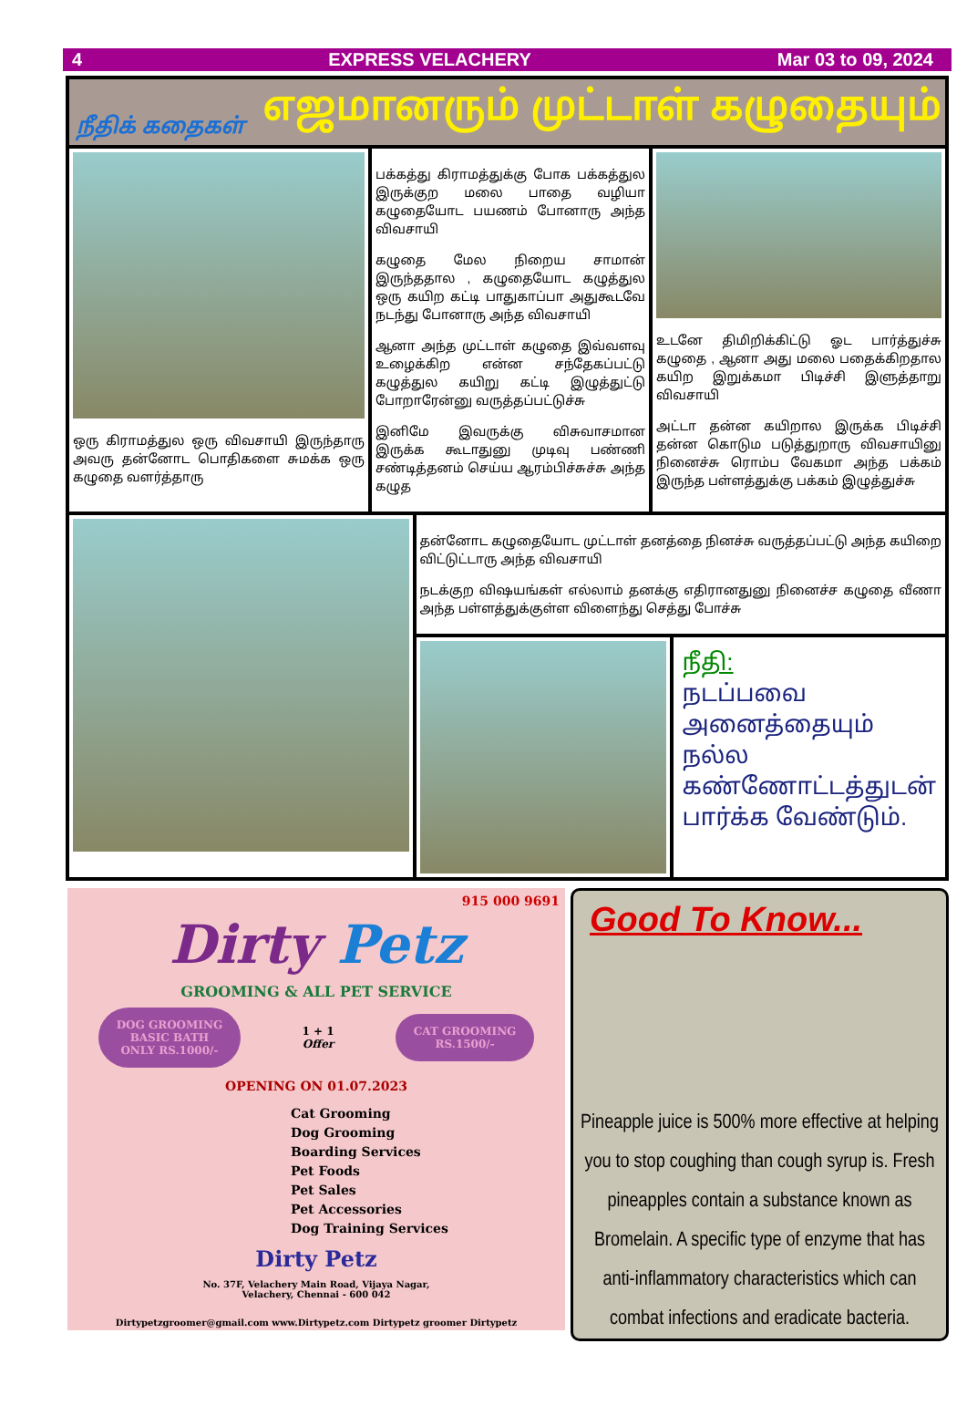4 EXPRESS VELACHERY Mar 03 to 09, 2024
நீதிக் கதைகள் எஜமானரும் முட்டாள் கழுதையும்
ஒரு கிராமத்துல ஒரு விவசாயி இருந்தாரு அவரு தன்னோட பொதிகளை சுமக்க ஒரு கழுதை வளர்த்தாரு
பக்கத்து கிராமத்துக்கு போக பக்கத்துல இருக்குற மலை பாதை வழியா கழுதையோட பயணம் போனாரு அந்த விவசாயி
கழுதை மேல நிறைய சாமான் இருந்ததால , கழுதையோட கழுத்துல ஒரு கயிற கட்டி பாதுகாப்பா அதுகூடவே நடந்து போனாரு அந்த விவசாயி
ஆனா அந்த முட்டாள் கழுதை இவ்வளவு உழைக்கிற என்ன சந்தேகப்பட்டு கழுத்துல கயிறு கட்டி இழுத்துட்டு போறாரேன்னு வருத்தப்பட்டுச்சு
இனிமே இவருக்கு விசுவாசமான இருக்க கூடாதுனு முடிவு பண்ணி சண்டித்தனம் செய்ய ஆரம்பிச்சுச்சு அந்த கழுத
உடனே திமிறிக்கிட்டு ஓட பார்த்துச்சு கழுதை , ஆனா அது மலை பதைக்கிறதால கயிற இறுக்கமா பிடிச்சி இளுத்தாறு விவசாயி
அட்டா தன்ன கயிறால இருக்க பிடிச்சி தன்ன கொடும படுத்துறாரு விவசாயினு நினைச்சு ரொம்ப வேகமா அந்த பக்கம் இருந்த பள்ளத்துக்கு பக்கம் இழுத்துச்சு
தன்னோட கழுதையோட முட்டாள் தனத்தை நினச்சு வருத்தப்பட்டு அந்த கயிறை விட்டுட்டாரு அந்த விவசாயி
நடக்குற விஷயங்கள் எல்லாம் தனக்கு எதிரானதுனு நினைச்ச கழுதை வீணா அந்த பள்ளத்துக்குள்ள விளைந்து செத்து போச்சு
நீதி:
நடப்பவை அனைத்தையும் நல்ல கண்ணோட்டத்துடன் பார்க்க வேண்டும்.
915 000 9691
Dirty Petz
GROOMING & ALL PET SERVICE
DOG GROOMING
BASIC BATH
ONLY RS.1000/-
1 + 1
Offer
CAT GROOMING
RS.1500/-
OPENING ON 01.07.2023
Cat Grooming
Dog Grooming
Boarding Services
Pet Foods
Pet Sales
Pet Accessories
Dog Training Services
Dirty Petz
No. 37F, Velachery Main Road, Vijaya Nagar,
Velachery, Chennai - 600 042
Dirtypetzgroomer@gmail.com www.Dirtypetz.com Dirtypetz groomer Dirtypetz
Good To Know...
Pineapple juice is 500% more effective at helping you to stop coughing than cough syrup is. Fresh pineapples contain a substance known as Bromelain. A specific type of enzyme that has anti-inflammatory characteristics which can combat infections and eradicate bacteria.